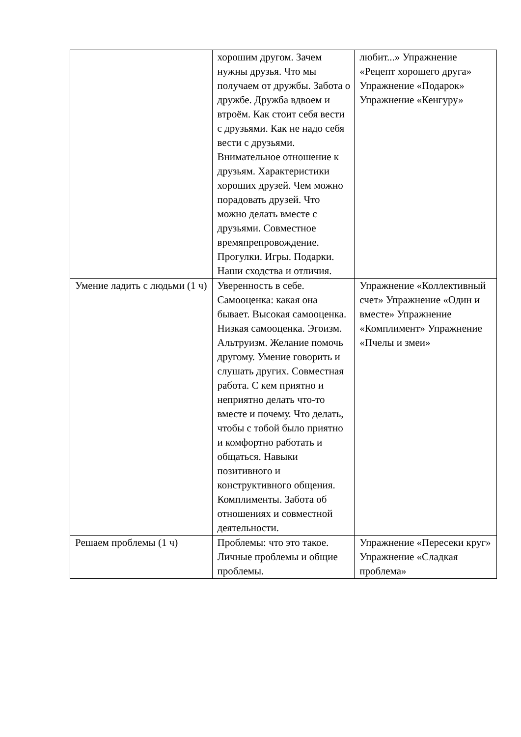| | хорошим другом. Зачем нужны друзья. Что мы получаем от дружбы. Забота о дружбе. Дружба вдвоем и втроём. Как стоит себя вести с друзьями. Как не надо себя вести с друзьями. Внимательное отношение к друзьям. Характеристики хороших друзей. Чем можно порадовать друзей. Что можно делать вместе с друзьями. Совместное времяпрепровождение. Прогулки. Игры. Подарки. Наши сходства и отличия. | любит...» Упражнение «Рецепт хорошего друга» Упражнение «Подарок» Упражнение «Кенгуру» |
| Умение ладить с людьми (1 ч) | Уверенность в себе. Самооценка: какая она бывает. Высокая самооценка. Низкая самооценка. Эгоизм. Альтруизм. Желание помочь другому. Умение говорить и слушать других. Совместная работа. С кем приятно и неприятно делать что-то вместе и почему. Что делать, чтобы с тобой было приятно и комфортно работать и общаться. Навыки позитивного и конструктивного общения. Комплименты. Забота об отношениях и совместной деятельности. | Упражнение «Коллективный счет» Упражнение «Один и вместе» Упражнение «Комплимент» Упражнение «Пчелы и змеи» |
| Решаем проблемы (1 ч) | Проблемы: что это такое. Личные проблемы и общие проблемы. | Упражнение «Пересеки круг» Упражнение «Сладкая проблема» |